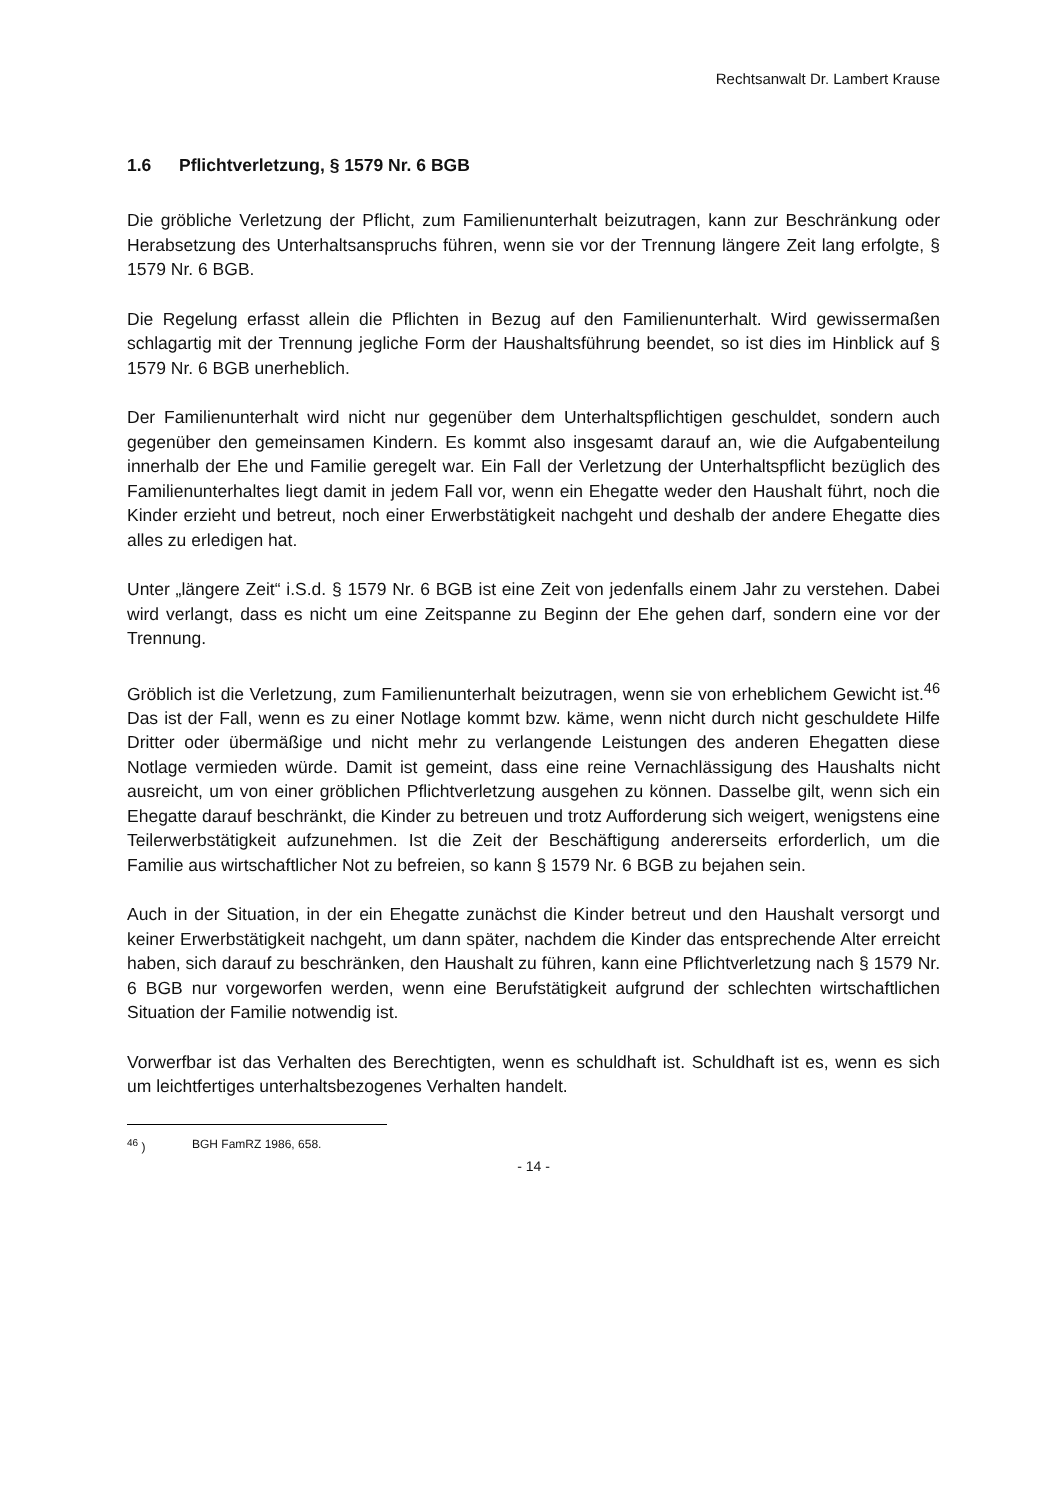Rechtsanwalt Dr. Lambert Krause
1.6 Pflichtverletzung, § 1579 Nr. 6 BGB
Die gröbliche Verletzung der Pflicht, zum Familienunterhalt beizutragen, kann zur Beschränkung oder Herabsetzung des Unterhaltsanspruchs führen, wenn sie vor der Trennung längere Zeit lang erfolgte, § 1579 Nr. 6 BGB.
Die Regelung erfasst allein die Pflichten in Bezug auf den Familienunterhalt. Wird gewissermaßen schlagartig mit der Trennung jegliche Form der Haushaltsführung beendet, so ist dies im Hinblick auf § 1579 Nr. 6 BGB unerheblich.
Der Familienunterhalt wird nicht nur gegenüber dem Unterhaltspflichtigen geschuldet, sondern auch gegenüber den gemeinsamen Kindern. Es kommt also insgesamt darauf an, wie die Aufgabenteilung innerhalb der Ehe und Familie geregelt war. Ein Fall der Verletzung der Unterhaltspflicht bezüglich des Familienunterhaltes liegt damit in jedem Fall vor, wenn ein Ehegatte weder den Haushalt führt, noch die Kinder erzieht und betreut, noch einer Erwerbstätigkeit nachgeht und deshalb der andere Ehegatte dies alles zu erledigen hat.
Unter „längere Zeit“ i.S.d. § 1579 Nr. 6 BGB ist eine Zeit von jedenfalls einem Jahr zu verstehen. Dabei wird verlangt, dass es nicht um eine Zeitspanne zu Beginn der Ehe gehen darf, sondern eine vor der Trennung.
Gröblich ist die Verletzung, zum Familienunterhalt beizutragen, wenn sie von erheblichem Gewicht ist.<sup>46</sup> Das ist der Fall, wenn es zu einer Notlage kommt bzw. käme, wenn nicht durch nicht geschuldete Hilfe Dritter oder übermäßige und nicht mehr zu verlangende Leistungen des anderen Ehegatten diese Notlage vermieden würde. Damit ist gemeint, dass eine reine Vernachlässigung des Haushalts nicht ausreicht, um von einer gröblichen Pflichtverletzung ausgehen zu können. Dasselbe gilt, wenn sich ein Ehegatte darauf beschränkt, die Kinder zu betreuen und trotz Aufforderung sich weigert, wenigstens eine Teilerwerbstätigkeit aufzunehmen. Ist die Zeit der Beschäftigung andererseits erforderlich, um die Familie aus wirtschaftlicher Not zu befreien, so kann § 1579 Nr. 6 BGB zu bejahen sein.
Auch in der Situation, in der ein Ehegatte zunächst die Kinder betreut und den Haushalt versorgt und keiner Erwerbstätigkeit nachgeht, um dann später, nachdem die Kinder das entsprechende Alter erreicht haben, sich darauf zu beschränken, den Haushalt zu führen, kann eine Pflichtverletzung nach § 1579 Nr. 6 BGB nur vorgeworfen werden, wenn eine Berufstätigkeit aufgrund der schlechten wirtschaftlichen Situation der Familie notwendig ist.
Vorwerfbar ist das Verhalten des Berechtigten, wenn es schuldhaft ist. Schuldhaft ist es, wenn es sich um leichtfertiges unterhaltsbezogenes Verhalten handelt.
<sup>46</sup> ) BGH FamRZ 1986, 658.
- 14 -